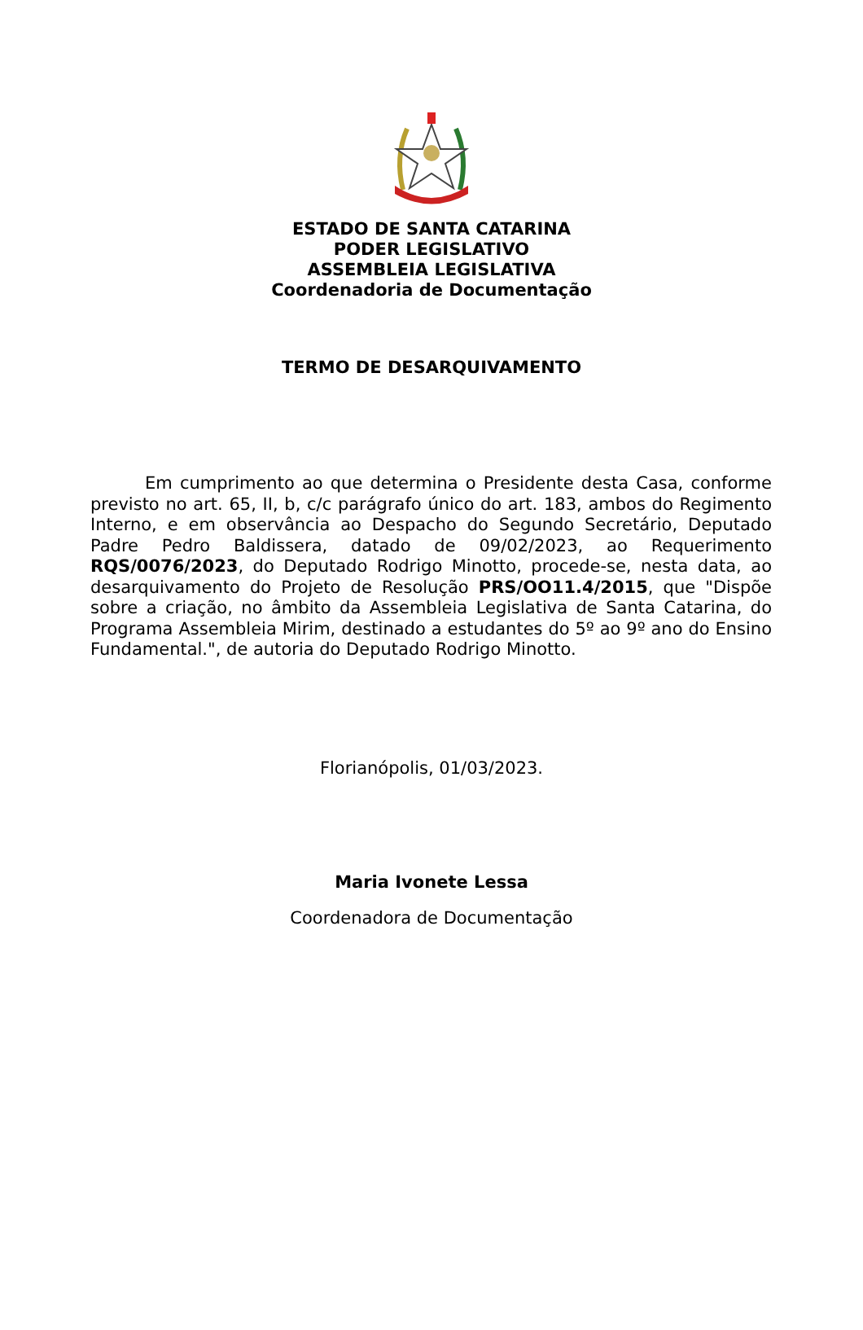ESTADO DE SANTA CATARINA
PODER LEGISLATIVO
ASSEMBLEIA LEGISLATIVA
Coordenadoria de Documentação
TERMO DE DESARQUIVAMENTO
Em cumprimento ao que determina o Presidente desta Casa, conforme previsto no art. 65, II, b, c/c parágrafo único do art. 183, ambos do Regimento Interno, e em observância ao Despacho do Segundo Secretário, Deputado Padre Pedro Baldissera, datado de 09/02/2023, ao Requerimento RQS/0076/2023, do Deputado Rodrigo Minotto, procede-se, nesta data, ao desarquivamento do Projeto de Resolução PRS/OO11.4/2015, que "Dispõe sobre a criação, no âmbito da Assembleia Legislativa de Santa Catarina, do Programa Assembleia Mirim, destinado a estudantes do 5º ao 9º ano do Ensino Fundamental.", de autoria do Deputado Rodrigo Minotto.
Florianópolis, 01/03/2023.
Maria Ivonete Lessa
Coordenadora de Documentação